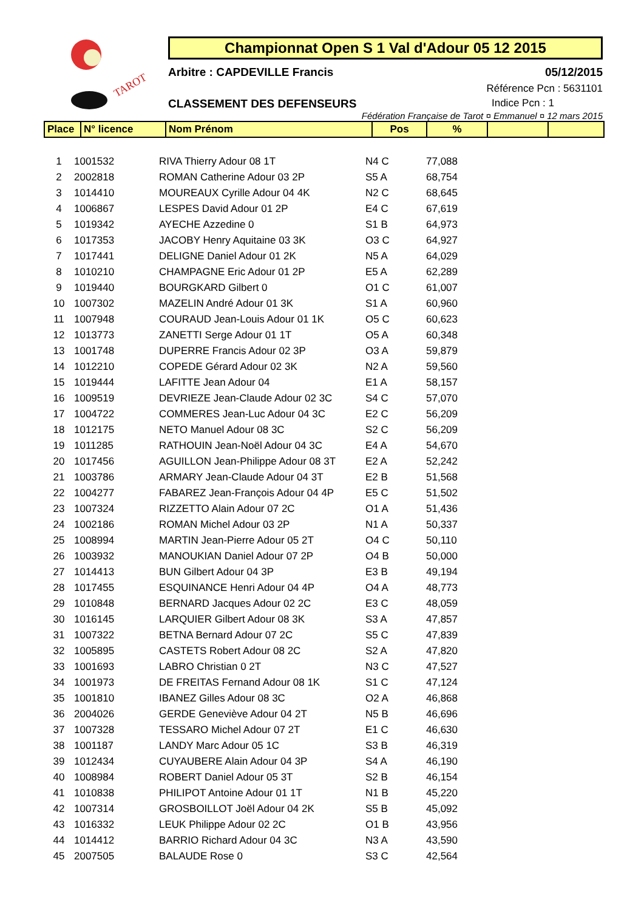TAROT
Championnat Open S 1 Val d'Adour 05 12 2015
Arbitre : CAPDEVILLE Francis 05/12/2015
Référence Pcn : 5631101
CLASSEMENT DES DEFENSEURS Indice Pcn : 1
Fédération Française de Tarot ¤ Emmanuel ¤ 12 mars 2015
| Place | N° licence | Nom Prénom | Pos | % | | |
| --- | --- | --- | --- | --- | --- | --- |
| 1 | 1001532 | RIVA Thierry Adour 08 1T | N4 C | 77,088 |
| 2 | 2002818 | ROMAN Catherine Adour 03 2P | S5 A | 68,754 |
| 3 | 1014410 | MOUREAUX Cyrille Adour 04 4K | N2 C | 68,645 |
| 4 | 1006867 | LESPES David Adour 01 2P | E4 C | 67,619 |
| 5 | 1019342 | AYECHE Azzedine 0 | S1 B | 64,973 |
| 6 | 1017353 | JACOBY Henry Aquitaine 03 3K | O3 C | 64,927 |
| 7 | 1017441 | DELIGNE Daniel Adour 01 2K | N5 A | 64,029 |
| 8 | 1010210 | CHAMPAGNE Eric Adour 01 2P | E5 A | 62,289 |
| 9 | 1019440 | BOURGKARD Gilbert 0 | O1 C | 61,007 |
| 10 | 1007302 | MAZELIN André Adour 01 3K | S1 A | 60,960 |
| 11 | 1007948 | COURAUD Jean-Louis Adour 01 1K | O5 C | 60,623 |
| 12 | 1013773 | ZANETTI Serge Adour 01 1T | O5 A | 60,348 |
| 13 | 1001748 | DUPERRE Francis Adour 02 3P | O3 A | 59,879 |
| 14 | 1012210 | COPEDE Gérard Adour 02 3K | N2 A | 59,560 |
| 15 | 1019444 | LAFITTE Jean Adour 04 | E1 A | 58,157 |
| 16 | 1009519 | DEVRIEZE Jean-Claude Adour 02 3C | S4 C | 57,070 |
| 17 | 1004722 | COMMERES Jean-Luc Adour 04 3C | E2 C | 56,209 |
| 18 | 1012175 | NETO Manuel Adour 08 3C | S2 C | 56,209 |
| 19 | 1011285 | RATHOUIN Jean-Noël Adour 04 3C | E4 A | 54,670 |
| 20 | 1017456 | AGUILLON Jean-Philippe Adour 08 3T | E2 A | 52,242 |
| 21 | 1003786 | ARMARY Jean-Claude Adour 04 3T | E2 B | 51,568 |
| 22 | 1004277 | FABAREZ Jean-François Adour 04 4P | E5 C | 51,502 |
| 23 | 1007324 | RIZZETTO Alain Adour 07 2C | O1 A | 51,436 |
| 24 | 1002186 | ROMAN Michel Adour 03 2P | N1 A | 50,337 |
| 25 | 1008994 | MARTIN Jean-Pierre Adour 05 2T | O4 C | 50,110 |
| 26 | 1003932 | MANOUKIAN Daniel Adour 07 2P | O4 B | 50,000 |
| 27 | 1014413 | BUN Gilbert Adour 04 3P | E3 B | 49,194 |
| 28 | 1017455 | ESQUINANCE Henri Adour 04 4P | O4 A | 48,773 |
| 29 | 1010848 | BERNARD Jacques Adour 02 2C | E3 C | 48,059 |
| 30 | 1016145 | LARQUIER Gilbert Adour 08 3K | S3 A | 47,857 |
| 31 | 1007322 | BETNA Bernard Adour 07 2C | S5 C | 47,839 |
| 32 | 1005895 | CASTETS Robert Adour 08 2C | S2 A | 47,820 |
| 33 | 1001693 | LABRO Christian 0 2T | N3 C | 47,527 |
| 34 | 1001973 | DE FREITAS Fernand Adour 08 1K | S1 C | 47,124 |
| 35 | 1001810 | IBANEZ Gilles Adour 08 3C | O2 A | 46,868 |
| 36 | 2004026 | GERDE Geneviève Adour 04 2T | N5 B | 46,696 |
| 37 | 1007328 | TESSARO Michel Adour 07 2T | E1 C | 46,630 |
| 38 | 1001187 | LANDY Marc Adour 05 1C | S3 B | 46,319 |
| 39 | 1012434 | CUYAUBERE Alain Adour 04 3P | S4 A | 46,190 |
| 40 | 1008984 | ROBERT Daniel Adour 05 3T | S2 B | 46,154 |
| 41 | 1010838 | PHILIPOT Antoine Adour 01 1T | N1 B | 45,220 |
| 42 | 1007314 | GROSBOILLOT Joël Adour 04 2K | S5 B | 45,092 |
| 43 | 1016332 | LEUK Philippe Adour 02 2C | O1 B | 43,956 |
| 44 | 1014412 | BARRIO Richard Adour 04 3C | N3 A | 43,590 |
| 45 | 2007505 | BALAUDE Rose 0 | S3 C | 42,564 |